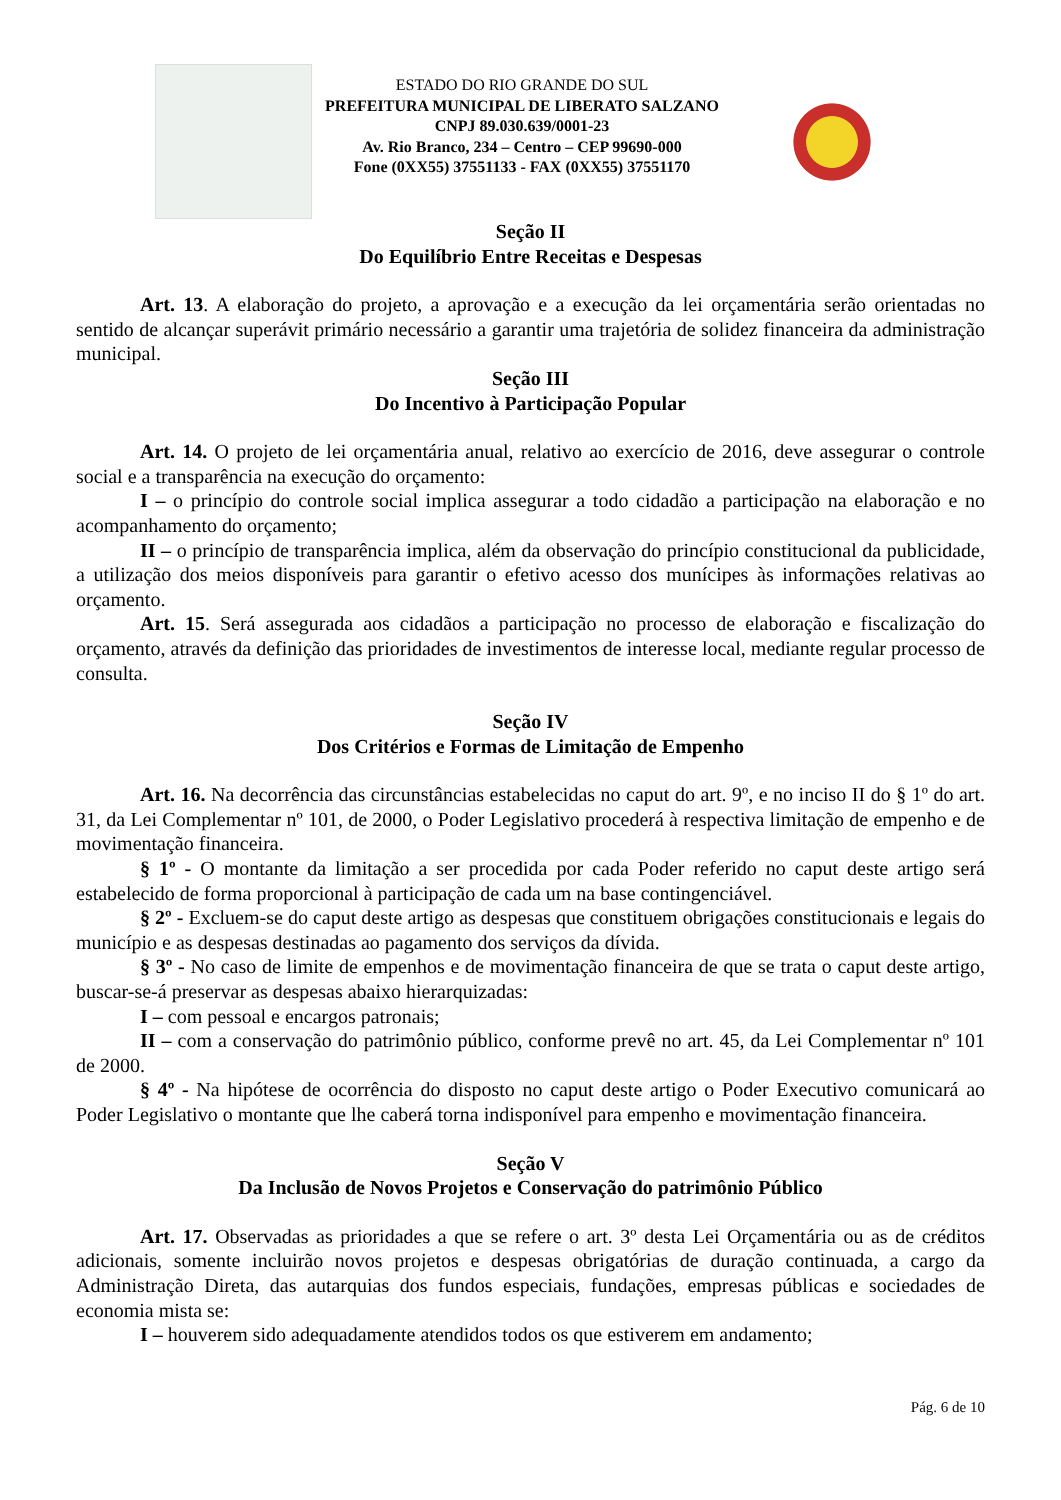ESTADO DO RIO GRANDE DO SUL
PREFEITURA MUNICIPAL DE LIBERATO SALZANO
CNPJ 89.030.639/0001-23
Av. Rio Branco, 234 – Centro – CEP 99690-000
Fone (0XX55) 37551133 - FAX (0XX55) 37551170
Seção II
Do Equilíbrio Entre Receitas e Despesas
Art. 13. A elaboração do projeto, a aprovação e a execução da lei orçamentária serão orientadas no sentido de alcançar superávit primário necessário a garantir uma trajetória de solidez financeira da administração municipal.
Seção III
Do Incentivo à Participação Popular
Art. 14. O projeto de lei orçamentária anual, relativo ao exercício de 2016, deve assegurar o controle social e a transparência na execução do orçamento:
I – o princípio do controle social implica assegurar a todo cidadão a participação na elaboração e no acompanhamento do orçamento;
II – o princípio de transparência implica, além da observação do princípio constitucional da publicidade, a utilização dos meios disponíveis para garantir o efetivo acesso dos munícipes às informações relativas ao orçamento.
Art. 15. Será assegurada aos cidadãos a participação no processo de elaboração e fiscalização do orçamento, através da definição das prioridades de investimentos de interesse local, mediante regular processo de consulta.
Seção IV
Dos Critérios e Formas de Limitação de Empenho
Art. 16. Na decorrência das circunstâncias estabelecidas no caput do art. 9º, e no inciso II do § 1º do art. 31, da Lei Complementar nº 101, de 2000, o Poder Legislativo procederá à respectiva limitação de empenho e de movimentação financeira.
§ 1º - O montante da limitação a ser procedida por cada Poder referido no caput deste artigo será estabelecido de forma proporcional à participação de cada um na base contingenciável.
§ 2º - Excluem-se do caput deste artigo as despesas que constituem obrigações constitucionais e legais do município e as despesas destinadas ao pagamento dos serviços da dívida.
§ 3º - No caso de limite de empenhos e de movimentação financeira de que se trata o caput deste artigo, buscar-se-á preservar as despesas abaixo hierarquizadas:
I – com pessoal e encargos patronais;
II – com a conservação do patrimônio público, conforme prevê no art. 45, da Lei Complementar nº 101 de 2000.
§ 4º - Na hipótese de ocorrência do disposto no caput deste artigo o Poder Executivo comunicará ao Poder Legislativo o montante que lhe caberá torna indisponível para empenho e movimentação financeira.
Seção V
Da Inclusão de Novos Projetos e Conservação do patrimônio Público
Art. 17. Observadas as prioridades a que se refere o art. 3º desta Lei Orçamentária ou as de créditos adicionais, somente incluirão novos projetos e despesas obrigatórias de duração continuada, a cargo da Administração Direta, das autarquias dos fundos especiais, fundações, empresas públicas e sociedades de economia mista se:
I – houverem sido adequadamente atendidos todos os que estiverem em andamento;
Pág. 6 de 10